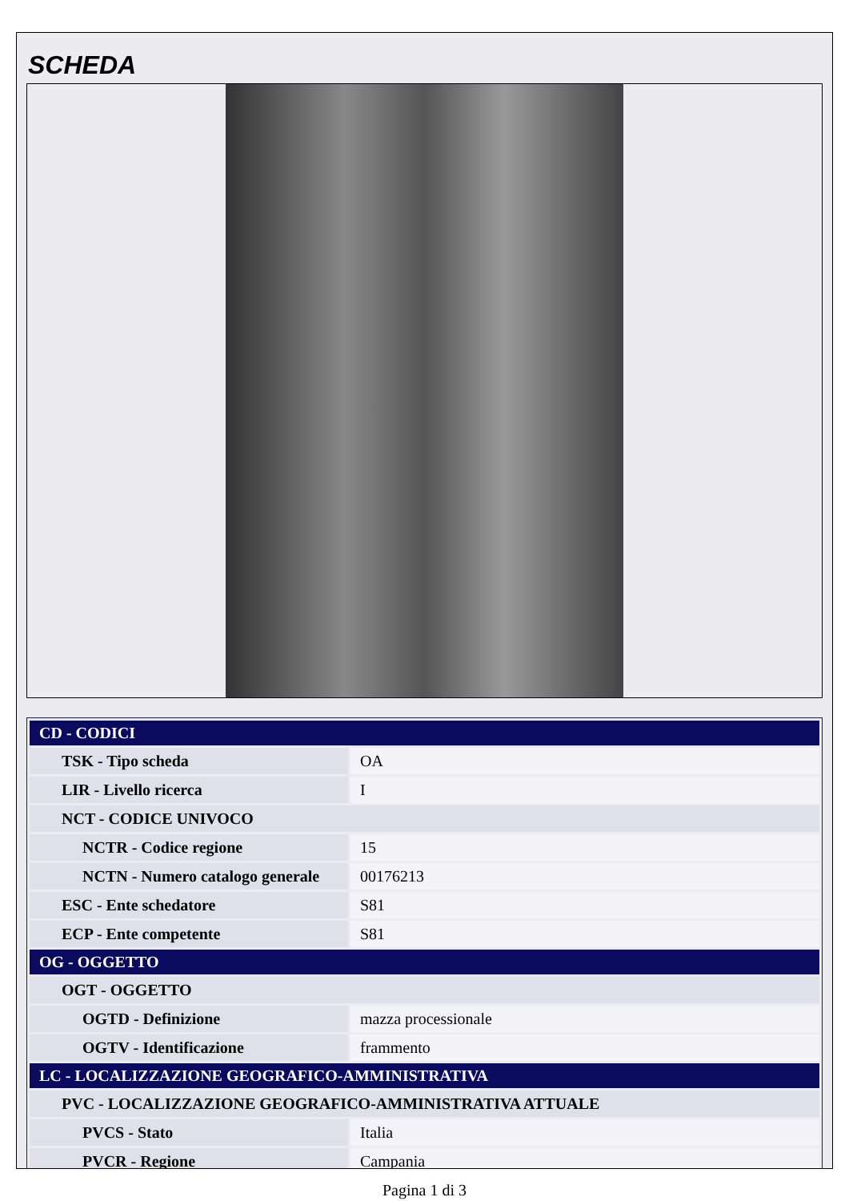SCHEDA
| CD - CODICI | |
| --- | --- |
| TSK - Tipo scheda | OA |
| LIR - Livello ricerca | I |
| NCT - CODICE UNIVOCO | |
| NCTR - Codice regione | 15 |
| NCTN - Numero catalogo generale | 00176213 |
| ESC - Ente schedatore | S81 |
| ECP - Ente competente | S81 |
| OG - OGGETTO | |
| OGT - OGGETTO | |
| OGTD - Definizione | mazza processionale |
| OGTV - Identificazione | frammento |
| LC - LOCALIZZAZIONE GEOGRAFICO-AMMINISTRATIVA | |
| PVC - LOCALIZZAZIONE GEOGRAFICO-AMMINISTRATIVA ATTUALE | |
| PVCS - Stato | Italia |
| PVCR - Regione | Campania |
Pagina 1 di 3